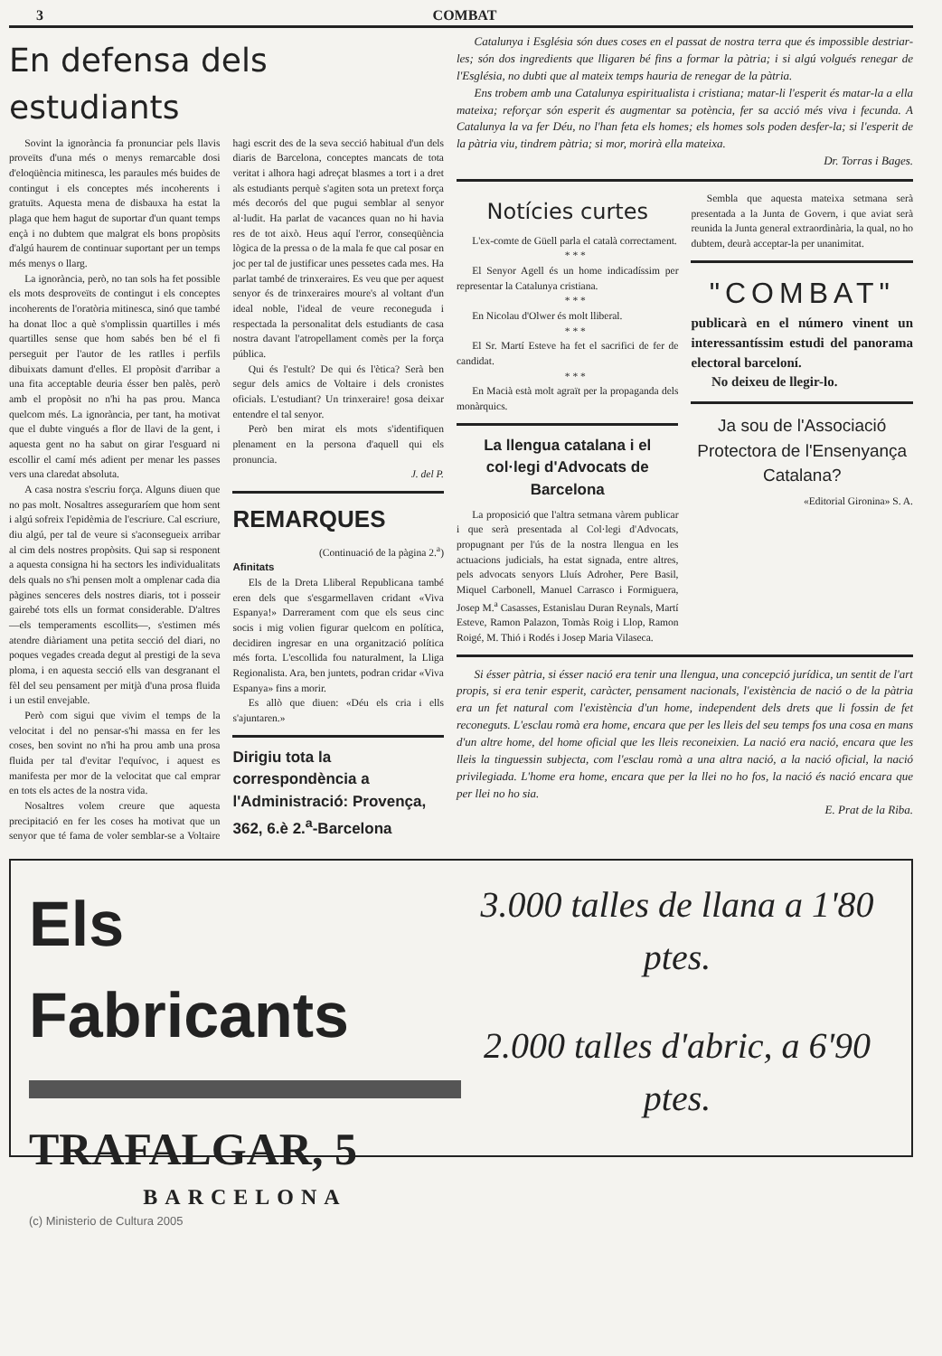3 COMBAT
En defensa dels estudiants
Sovint la ignorància fa pronunciar pels llavis proveïts d'una més o menys remarcable dosi d'eloqüència mitinesca, les paraules més buides de contingut i els conceptes més incoherents i gratuïts. Aquesta mena de disbauxa ha estat la plaga que hem hagut de suportar d'un quant temps ençà i no dubtem que malgrat els bons propòsits d'algú haurem de continuar suportant per un temps més menys o llarg.
La ignorància, però, no tan sols ha fet possible els mots desproveïts de contingut i els conceptes incoherents de l'oratòria mitinesca, sinó que també ha donat lloc a què s'omplissin quartilles i més quartilles sense que hom sabés ben bé el fi perseguit per l'autor de les ratlles i perfils dibuixats damunt d'elles. El propòsit d'arribar a una fita acceptable deuria ésser ben palès, però amb el propòsit no n'hi ha pas prou. Manca quelcom més. La ignorància, per tant, ha motivat que el dubte vingués a flor de llavi de la gent, i aquesta gent no ha sabut on girar l'esguard ni escollir el camí més adient per menar les passes vers una claredat absoluta.
A casa nostra s'escriu força. Alguns diuen que no pas molt. Nosaltres asseguraríem que hom sent i algú sofreix l'epidèmia de l'escriure. Cal escriure, diu algú, per tal de veure si s'aconsegueix arribar al cim dels nostres propòsits. Qui sap si responent a aquesta consigna hi ha sectors les individualitats dels quals no s'hi pensen molt a omplenar cada dia pàgines senceres dels nostres diaris, tot i posseir gairebé tots ells un format considerable. D'altres—els temperaments escollits—, s'estimen més atendre diàriament una petita secció del diari, no poques vegades creada degut al prestigi de la seva ploma, i en aquesta secció ells van desgranant el fèl del seu pensament per mitjà d'una prosa fluida i un estil envejable.
Però com sigui que vivim el temps de la velocitat i del no pensar-s'hi massa en fer les coses, ben sovint no n'hi ha prou amb una prosa fluida per tal d'evitar l'equívoc, i aquest es manifesta per mor de la velocitat que cal emprar en tots els actes de la nostra vida.
Nosaltres volem creure que aquesta precipitació en fer les coses ha motivat que un senyor que té fama de voler semblar-se a Voltaire hagi escrit des de la seva secció habitual d'un dels diaris de Barcelona, conceptes mancats de tota veritat i alhora hagi adreçat blasmes a tort i a dret als estudiants perquè s'agiten sota un pretext força més decorós del que pugui semblar al senyor al·ludit. Ha parlat de vacances quan no hi havia res de tot això. Heus aquí l'error, conseqüència lògica de la pressa o de la mala fe que cal posar en joc per tal de justificar unes pessetes cada mes. Ha parlat també de trinxeraires. Es veu que per aquest senyor és de trinxeraires moure's al voltant d'un ideal noble, l'ideal de veure reconeguda i respectada la personalitat dels estudiants de casa nostra davant l'atropellament comès per la força pública.
Qui és l'estult? De qui és l'ètica? Serà ben segur dels amics de Voltaire i dels cronistes oficials. L'estudiant? Un trinxeraire! gosa deixar entendre el tal senyor.
Però ben mirat els mots s'identifiquen plenament en la persona d'aquell qui els pronuncia.
J. del P.
REMARQUES
(Continuació de la pàgina 2.<sup>a</sup>)
Afinitats
Els de la Dreta Lliberal Republicana també eren dels que s'esgarmellaven cridant «Viva Espanya!» Darrerament com que els seus cinc socis i mig volien figurar quelcom en política, decidiren ingresar en una organització política més forta. L'escollida fou naturalment, la Lliga Regionalista. Ara, ben juntets, podran cridar «Viva Espanya» fins a morir.
Es allò que diuen: «Déu els cria i ells s'ajuntaren.»
Dirigiu tota la correspondència a l'Administració: Provença, 362, 6.è 2.<sup>a</sup>-Barcelona
Catalunya i Església són dues coses en el passat de nostra terra que és impossible destriar-les; són dos ingredients que lligaren bé fins a formar la pàtria; i si algú volgués renegar de l'Església, no dubti que al mateix temps hauria de renegar de la pàtria.
Ens trobem amb una Catalunya espiritualista i cristiana; matar-li l'esperit és matar-la a ella mateixa; reforçar són esperit és augmentar sa potència, fer sa acció més viva i fecunda. A Catalunya la va fer Déu, no l'han feta els homes; els homes sols poden desfer-la; si l'esperit de la pàtria viu, tindrem pàtria; si mor, morirà ella mateixa.
Dr. Torras i Bages.
Notícies curtes
L'ex-comte de Güell parla el català correctament.
* * *
El Senyor Agell és un home indicadíssim per representar la Catalunya cristiana.
* * *
En Nicolau d'Olwer és molt lliberal.
* * *
El Sr. Martí Esteve ha fet el sacrifici de fer de candidat.
* * *
En Macià està molt agraït per la propaganda dels monàrquics.
La llengua catalana i el col·legi d'Advocats de Barcelona
La proposició que l'altra setmana vàrem publicar i que serà presentada al Col·legi d'Advocats, propugnant per l'ús de la nostra llengua en les actuacions judicials, ha estat signada, entre altres, pels advocats senyors Lluís Adroher, Pere Basil, Miquel Carbonell, Manuel Carrasco i Formiguera, Josep M.<sup>a</sup> Casasses, Estanislau Duran Reynals, Martí Esteve, Ramon Palazon, Tomàs Roig i Llop, Ramon Roigé, M. Thió i Rodés i Josep Maria Vilaseca.
Sembla que aquesta mateixa setmana serà presentada a la Junta de Govern, i que aviat serà reunida la Junta general extraordinària, la qual, no ho dubtem, deurà acceptar-la per unanimitat.
"COMBAT"
publicarà en el número vinent un interessantíssim estudi del panorama electoral barceloní.
No deixeu de llegir-lo.
Ja sou de l'Associació Protectora de l'Ensenyança Catalana?
«Editorial Gironina» S. A.
Si ésser pàtria, si ésser nació era tenir una llengua, una concepció jurídica, un sentit de l'art propis, si era tenir esperit, caràcter, pensament nacionals, l'existència de nació o de la pàtria era un fet natural com l'existència d'un home, independent dels drets que li fossin de fet reconeguts. L'esclau romà era home, encara que per les lleis del seu temps fos una cosa en mans d'un altre home, del home oficial que les lleis reconeixien. La nació era nació, encara que les lleis la tinguessin subjecta, com l'esclau romà a una altra nació, a la nació oficial, la nació privilegiada. L'home era home, encara que per la llei no ho fos, la nació és nació encara que per llei no ho sia.
E. Prat de la Riba.
Els Fabricants
TRAFALGAR, 5
BARCELONA
(c) Ministerio de Cultura 2005
3.000 talles de llana a 1'80 ptes.
2.000 talles d'abric, a 6'90 ptes.